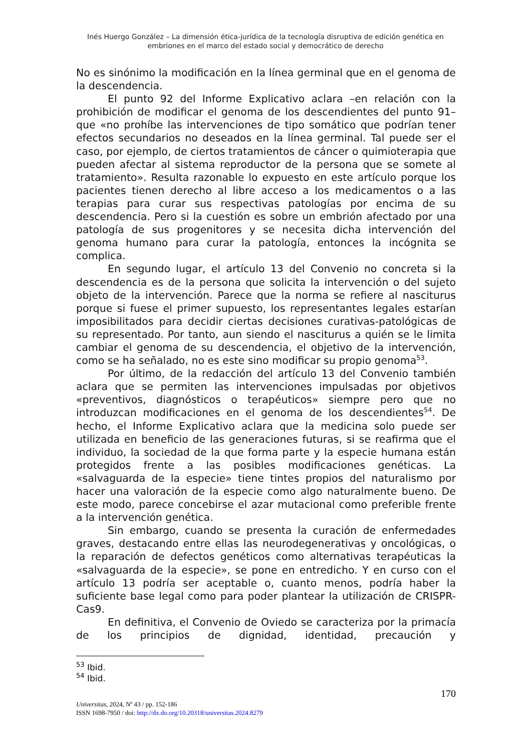Inés Huergo González – La dimensión ética-jurídica de la tecnología disruptiva de edición genética en embriones en el marco del estado social y democrático de derecho
No es sinónimo la modificación en la línea germinal que en el genoma de la descendencia.
El punto 92 del Informe Explicativo aclara –en relación con la prohibición de modificar el genoma de los descendientes del punto 91– que «no prohíbe las intervenciones de tipo somático que podrían tener efectos secundarios no deseados en la línea germinal. Tal puede ser el caso, por ejemplo, de ciertos tratamientos de cáncer o quimioterapia que pueden afectar al sistema reproductor de la persona que se somete al tratamiento». Resulta razonable lo expuesto en este artículo porque los pacientes tienen derecho al libre acceso a los medicamentos o a las terapias para curar sus respectivas patologías por encima de su descendencia. Pero si la cuestión es sobre un embrión afectado por una patología de sus progenitores y se necesita dicha intervención del genoma humano para curar la patología, entonces la incógnita se complica.
En segundo lugar, el artículo 13 del Convenio no concreta si la descendencia es de la persona que solicita la intervención o del sujeto objeto de la intervención. Parece que la norma se refiere al nasciturus porque si fuese el primer supuesto, los representantes legales estarían imposibilitados para decidir ciertas decisiones curativas-patológicas de su representado. Por tanto, aun siendo el nasciturus a quién se le limita cambiar el genoma de su descendencia, el objetivo de la intervención, como se ha señalado, no es este sino modificar su propio genoma<sup>53</sup>.
Por último, de la redacción del artículo 13 del Convenio también aclara que se permiten las intervenciones impulsadas por objetivos «preventivos, diagnósticos o terapéuticos» siempre pero que no introduzcan modificaciones en el genoma de los descendientes<sup>54</sup>. De hecho, el Informe Explicativo aclara que la medicina solo puede ser utilizada en beneficio de las generaciones futuras, si se reafirma que el individuo, la sociedad de la que forma parte y la especie humana están protegidos frente a las posibles modificaciones genéticas. La «salvaguarda de la especie» tiene tintes propios del naturalismo por hacer una valoración de la especie como algo naturalmente bueno. De este modo, parece concebirse el azar mutacional como preferible frente a la intervención genética.
Sin embargo, cuando se presenta la curación de enfermedades graves, destacando entre ellas las neurodegenerativas y oncológicas, o la reparación de defectos genéticos como alternativas terapéuticas la «salvaguarda de la especie», se pone en entredicho. Y en curso con el artículo 13 podría ser aceptable o, cuanto menos, podría haber la suficiente base legal como para poder plantear la utilización de CRISPR-Cas9.
En definitiva, el Convenio de Oviedo se caracteriza por la primacía de los principios de dignidad, identidad, precaución y
<sup>53</sup> Ibid.
<sup>54</sup> Ibid.
170
Universitas, 2024, Nº 43 / pp. 152-186
ISSN 1698-7950 / doi: http://dx.do.org/10.20318/universitas.2024.8279